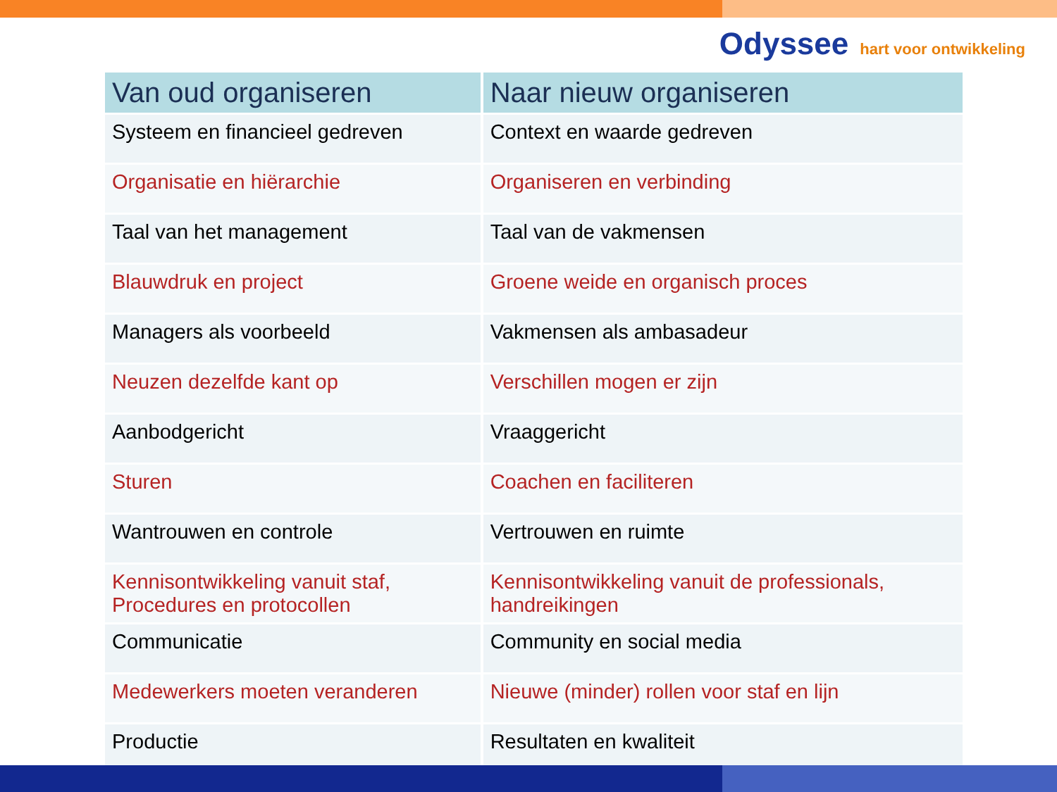Odyssee hart voor ontwikkeling
| Van oud organiseren | Naar nieuw organiseren |
| --- | --- |
| Systeem en financieel gedreven | Context en waarde gedreven |
| Organisatie en hiërarchie | Organiseren en verbinding |
| Taal van het management | Taal van de vakmensen |
| Blauwdruk en project | Groene weide en organisch proces |
| Managers als voorbeeld | Vakmensen als ambasadeur |
| Neuzen dezelfde kant op | Verschillen mogen er zijn |
| Aanbodgericht | Vraaggericht |
| Sturen | Coachen en faciliteren |
| Wantrouwen en controle | Vertrouwen en ruimte |
| Kennisontwikkeling vanuit staf, Procedures en protocollen | Kennisontwikkeling vanuit de professionals, handreikingen |
| Communicatie | Community en social media |
| Medewerkers moeten veranderen | Nieuwe (minder) rollen voor staf en lijn |
| Productie | Resultaten en kwaliteit |